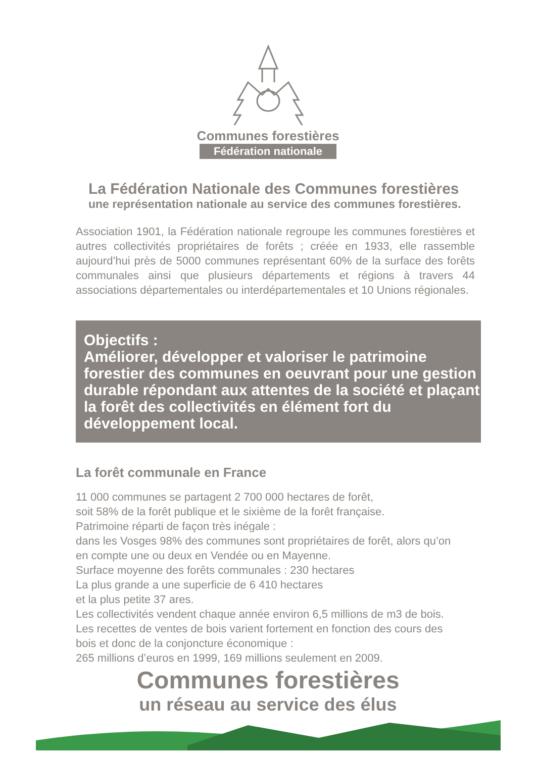Communes forestières
Fédération nationale
La Fédération Nationale des Communes forestières
une représentation nationale au service des communes forestières.
Association 1901, la Fédération nationale regroupe les communes forestières et autres collectivités propriétaires de forêts ; créée en 1933, elle rassemble aujourd’hui près de 5000 communes représentant 60% de la surface des forêts communales ainsi que plusieurs départements et régions à travers 44 associations départementales ou interdépartementales et 10 Unions régionales.
Objectifs :
Améliorer, développer et valoriser le patrimoine forestier des communes en oeuvrant pour une gestion durable répondant aux attentes de la société et plaçant la forêt des collectivités en élément fort du développement local.
La forêt communale en France
11 000 communes se partagent 2 700 000 hectares de forêt,
soit 58% de la forêt publique et le sixième de la forêt française.
Patrimoine réparti de façon très inégale :
dans les Vosges 98% des communes sont propriétaires de forêt, alors qu’on
en compte une ou deux en Vendée ou en Mayenne.
Surface moyenne des forêts communales : 230 hectares
La plus grande a une superficie de 6 410 hectares
et la plus petite 37 ares.
Les collectivités vendent chaque année environ 6,5 millions de m3 de bois.
Les recettes de ventes de bois varient fortement en fonction des cours des
bois et donc de la conjoncture économique :
265 millions d’euros en 1999, 169 millions seulement en 2009.
Communes forestières
un réseau au service des élus